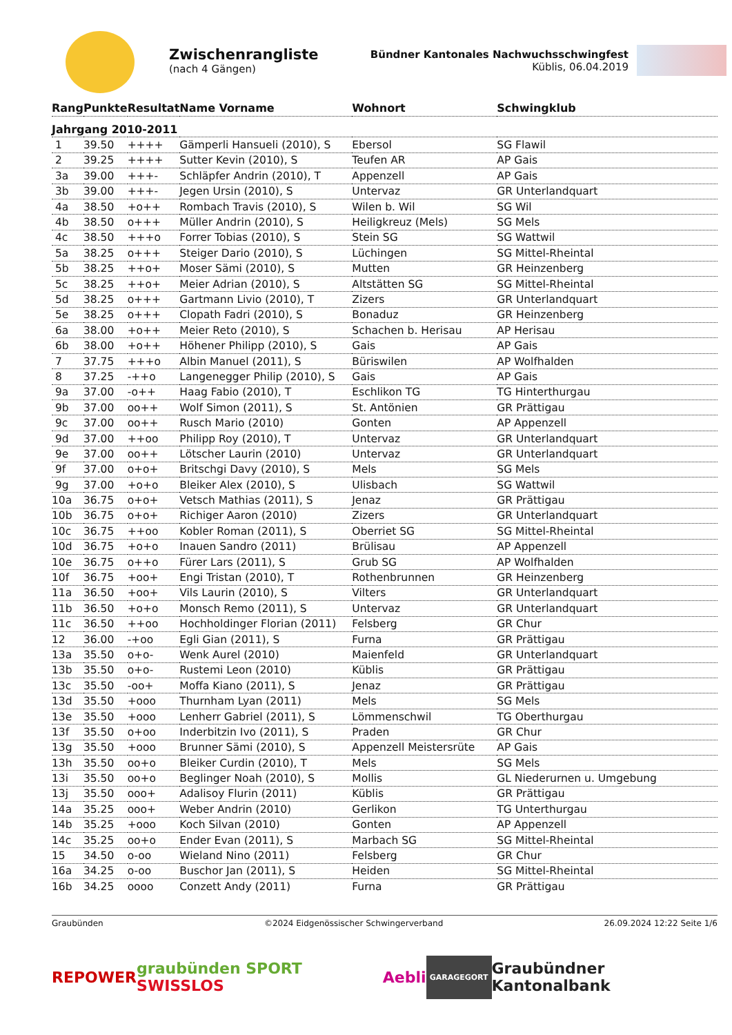Zwischenrangliste
(nach 4 Gängen)
Bündner Kantonales Nachwuchsschwingfest
Küblis, 06.04.2019
| Rang | Punkte | Resultat | Name Vorname | Wohnort | Schwingklub |
| --- | --- | --- | --- | --- | --- |
| Jahrgang 2010-2011 | | | | | |
| 1 | 39.50 | ++++ | Gämperli Hansueli (2010), S | Ebersol | SG Flawil |
| 2 | 39.25 | ++++ | Sutter Kevin (2010), S | Teufen AR | AP Gais |
| 3a | 39.00 | +++- | Schläpfer Andrin (2010), T | Appenzell | AP Gais |
| 3b | 39.00 | +++- | Jegen Ursin (2010), S | Untervaz | GR Unterlandquart |
| 4a | 38.50 | +o++ | Rombach Travis (2010), S | Wilen b. Wil | SG Wil |
| 4b | 38.50 | o+++ | Müller Andrin (2010), S | Heiligkreuz (Mels) | SG Mels |
| 4c | 38.50 | +++o | Forrer Tobias (2010), S | Stein SG | SG Wattwil |
| 5a | 38.25 | o+++ | Steiger Dario (2010), S | Lüchingen | SG Mittel-Rheintal |
| 5b | 38.25 | ++o+ | Moser Sämi (2010), S | Mutten | GR Heinzenberg |
| 5c | 38.25 | ++o+ | Meier Adrian (2010), S | Altstätten SG | SG Mittel-Rheintal |
| 5d | 38.25 | o+++ | Gartmann Livio (2010), T | Zizers | GR Unterlandquart |
| 5e | 38.25 | o+++ | Clopath Fadri (2010), S | Bonaduz | GR Heinzenberg |
| 6a | 38.00 | +o++ | Meier Reto (2010), S | Schachen b. Herisau | AP Herisau |
| 6b | 38.00 | +o++ | Höhener Philipp (2010), S | Gais | AP Gais |
| 7 | 37.75 | +++o | Albin Manuel (2011), S | Büriswilen | AP Wolfhalden |
| 8 | 37.25 | -++o | Langenegger Philip (2010), S | Gais | AP Gais |
| 9a | 37.00 | -o++ | Haag Fabio (2010), T | Eschlikon TG | TG Hinterthurgau |
| 9b | 37.00 | oo++ | Wolf Simon (2011), S | St. Antönien | GR Prättigau |
| 9c | 37.00 | oo++ | Rusch Mario (2010) | Gonten | AP Appenzell |
| 9d | 37.00 | ++oo | Philipp Roy (2010), T | Untervaz | GR Unterlandquart |
| 9e | 37.00 | oo++ | Lötscher Laurin (2010) | Untervaz | GR Unterlandquart |
| 9f | 37.00 | o+o+ | Britschgi Davy (2010), S | Mels | SG Mels |
| 9g | 37.00 | +o+o | Bleiker Alex (2010), S | Ulisbach | SG Wattwil |
| 10a | 36.75 | o+o+ | Vetsch Mathias (2011), S | Jenaz | GR Prättigau |
| 10b | 36.75 | o+o+ | Richiger Aaron (2010) | Zizers | GR Unterlandquart |
| 10c | 36.75 | ++oo | Kobler Roman (2011), S | Oberriet SG | SG Mittel-Rheintal |
| 10d | 36.75 | +o+o | Inauen Sandro (2011) | Brülisau | AP Appenzell |
| 10e | 36.75 | o++o | Fürer Lars (2011), S | Grub SG | AP Wolfhalden |
| 10f | 36.75 | +oo+ | Engi Tristan (2010), T | Rothenbrunnen | GR Heinzenberg |
| 11a | 36.50 | +oo+ | Vils Laurin (2010), S | Vilters | GR Unterlandquart |
| 11b | 36.50 | +o+o | Monsch Remo (2011), S | Untervaz | GR Unterlandquart |
| 11c | 36.50 | ++oo | Hochholdinger Florian (2011) | Felsberg | GR Chur |
| 12 | 36.00 | -+oo | Egli Gian (2011), S | Furna | GR Prättigau |
| 13a | 35.50 | o+o- | Wenk Aurel (2010) | Maienfeld | GR Unterlandquart |
| 13b | 35.50 | o+o- | Rustemi Leon (2010) | Küblis | GR Prättigau |
| 13c | 35.50 | -oo+ | Moffa Kiano (2011), S | Jenaz | GR Prättigau |
| 13d | 35.50 | +ooo | Thurnham Lyan (2011) | Mels | SG Mels |
| 13e | 35.50 | +ooo | Lenherr Gabriel (2011), S | Lömmenschwil | TG Oberthurgau |
| 13f | 35.50 | o+oo | Inderbitzin Ivo (2011), S | Praden | GR Chur |
| 13g | 35.50 | +ooo | Brunner Sämi (2010), S | Appenzell Meistersrüte | AP Gais |
| 13h | 35.50 | oo+o | Bleiker Curdin (2010), T | Mels | SG Mels |
| 13i | 35.50 | oo+o | Beglinger Noah (2010), S | Mollis | GL Niederurnen u. Umgebung |
| 13j | 35.50 | ooo+ | Adalisoy Flurin (2011) | Küblis | GR Prättigau |
| 14a | 35.25 | ooo+ | Weber Andrin (2010) | Gerlikon | TG Unterthurgau |
| 14b | 35.25 | +ooo | Koch Silvan (2010) | Gonten | AP Appenzell |
| 14c | 35.25 | oo+o | Ender Evan (2011), S | Marbach SG | SG Mittel-Rheintal |
| 15 | 34.50 | o-oo | Wieland Nino (2011) | Felsberg | GR Chur |
| 16a | 34.25 | o-oo | Buschor Jan (2011), S | Heiden | SG Mittel-Rheintal |
| 16b | 34.25 | oooo | Conzett Andy (2011) | Furna | GR Prättigau |
Graubünden ©2024 Eidgenössischer Schwingerverband 26.09.2024 12:22 Seite 1/6
REPOWER graubünden SPORT SWISSLOS Aebli GARAGEGORT Graubündner Kantonalbank